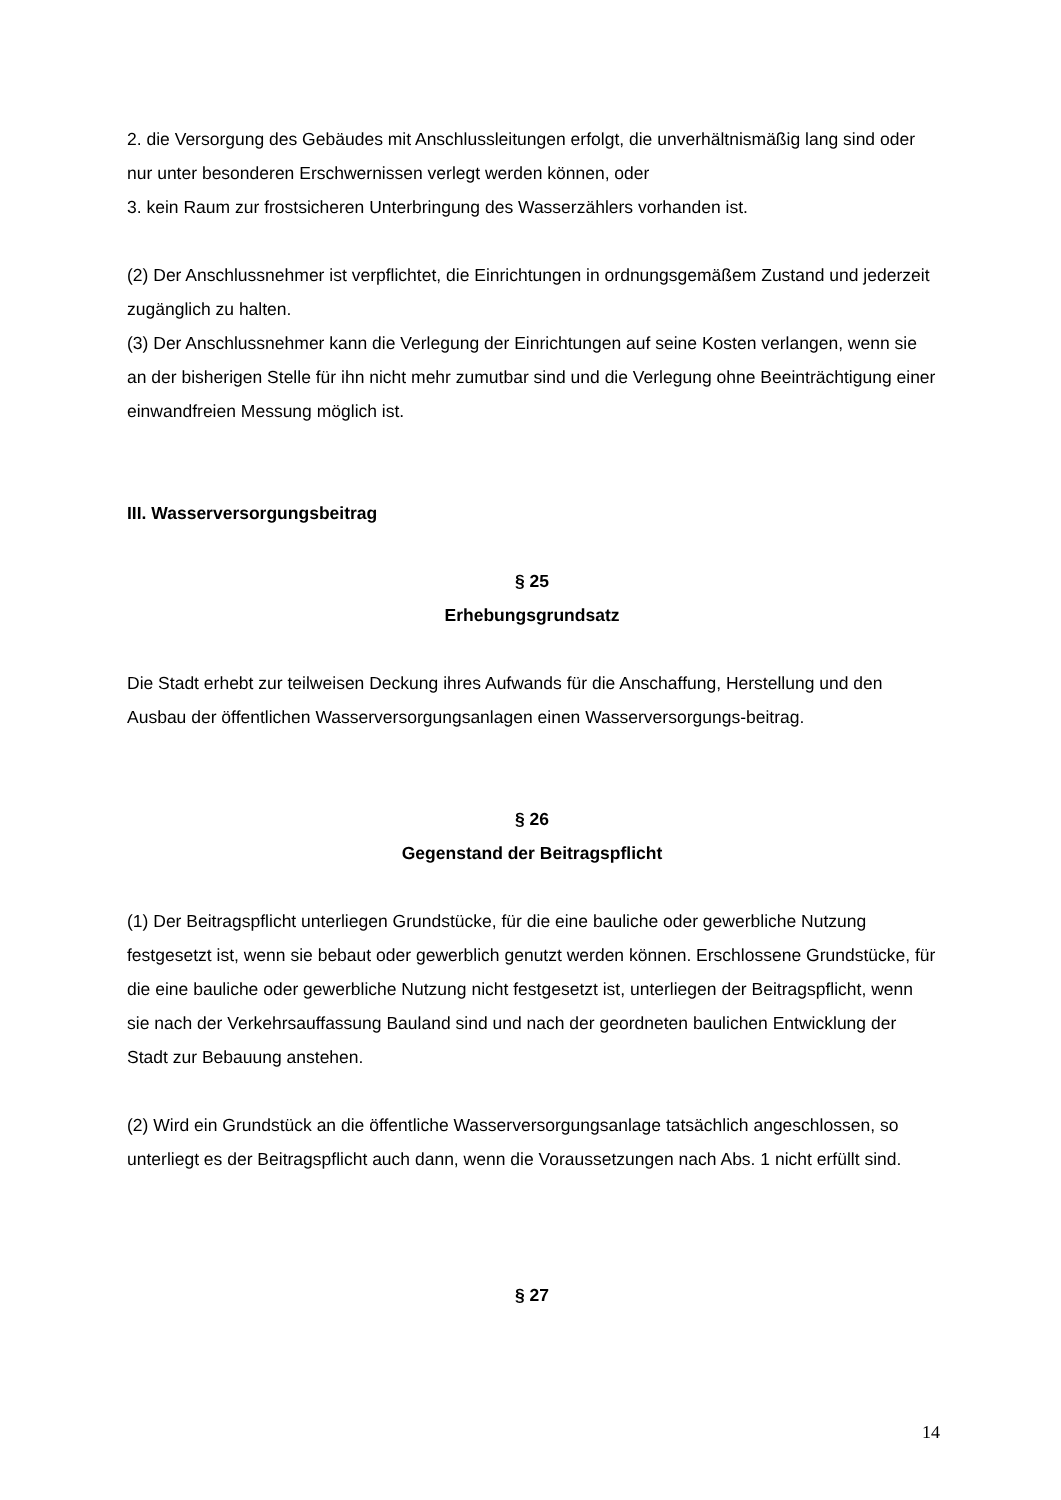2. die Versorgung des Gebäudes mit Anschlussleitungen erfolgt, die unverhältnismäßig lang sind oder nur unter besonderen Erschwernissen verlegt werden können, oder
3. kein Raum zur frostsicheren Unterbringung des Wasserzählers vorhanden ist.
(2) Der Anschlussnehmer ist verpflichtet, die Einrichtungen in ordnungsgemäßem Zustand und jederzeit zugänglich zu halten.
(3) Der Anschlussnehmer kann die Verlegung der Einrichtungen auf seine Kosten verlangen, wenn sie an der bisherigen Stelle für ihn nicht mehr zumutbar sind und die Verlegung ohne Beeinträchtigung einer einwandfreien Messung möglich ist.
III. Wasserversorgungsbeitrag
§ 25
Erhebungsgrundsatz
Die Stadt erhebt zur teilweisen Deckung ihres Aufwands für die Anschaffung, Herstellung und den Ausbau der öffentlichen Wasserversorgungsanlagen einen Wasserversorgungs-beitrag.
§ 26
Gegenstand der Beitragspflicht
(1) Der Beitragspflicht unterliegen Grundstücke, für die eine bauliche oder gewerbliche Nutzung festgesetzt ist, wenn sie bebaut oder gewerblich genutzt werden können. Erschlossene Grundstücke, für die eine bauliche oder gewerbliche Nutzung nicht festgesetzt ist, unterliegen der Beitragspflicht, wenn sie nach der Verkehrsauffassung Bauland sind und nach der geordneten baulichen Entwicklung der Stadt zur Bebauung anstehen.
(2) Wird ein Grundstück an die öffentliche Wasserversorgungsanlage tatsächlich angeschlossen, so unterliegt es der Beitragspflicht auch dann, wenn die Voraussetzungen nach Abs. 1 nicht erfüllt sind.
§ 27
14